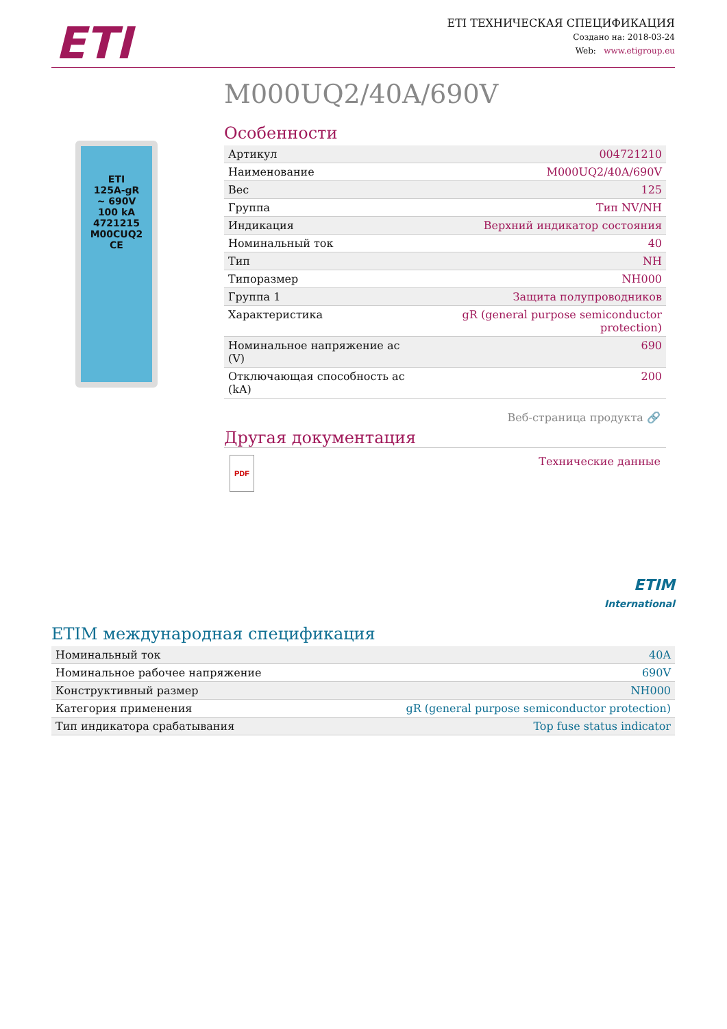ETI
ETI ТЕХНИЧЕСКАЯ СПЕЦИФИКАЦИЯ
Создано на: 2018-03-24
Web: www.etigroup.eu
M000UQ2/40A/690V
ETI
125A-gR
~ 690V
100 kA
4721215
M00CUQ2
CE
Особенности
| Артикул | 004721210 |
| Наименование | M000UQ2/40A/690V |
| Вес | 125 |
| Группа | Тип NV/NH |
| Индикация | Верхний индикатор состояния |
| Номинальный ток | 40 |
| Тип | NH |
| Типоразмер | NH000 |
| Группа 1 | Защита полупроводников |
| Характеристика | gR (general purpose semiconductor protection) |
| Номинальное напряжение ac (V) | 690 |
| Отключающая способность ac (kA) | 200 |
Веб-страница продукта 🔗
Другая документация
PDF Технические данные
ETIM
International
ETIM международная спецификация
| Номинальный ток | 40A |
| Номинальное рабочее напряжение | 690V |
| Конструктивный размер | NH000 |
| Категория применения | gR (general purpose semiconductor protection) |
| Тип индикатора срабатывания | Top fuse status indicator |